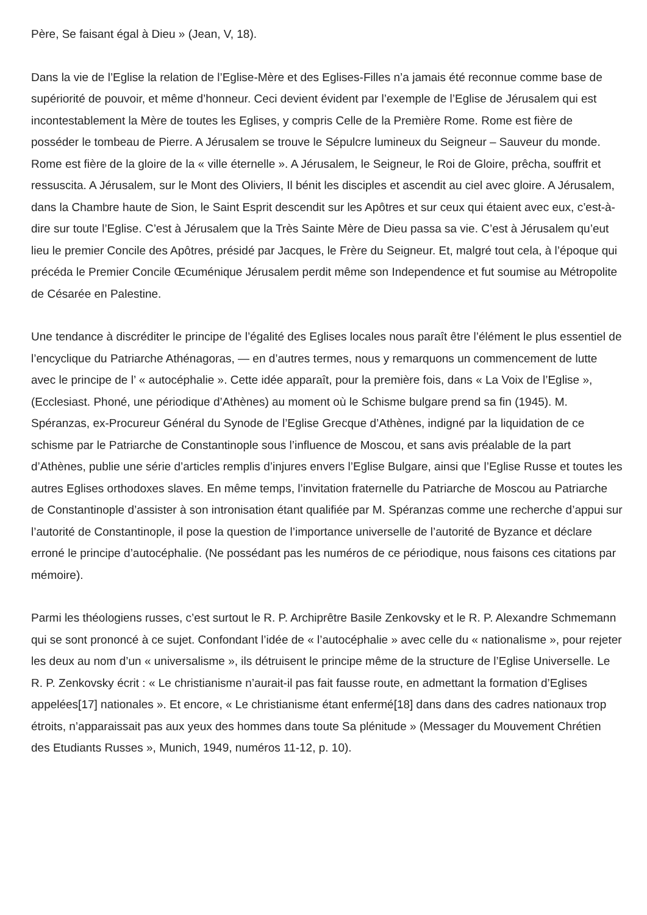Père, Se faisant égal à Dieu » (Jean, V, 18).
Dans la vie de l’Eglise la relation de l’Eglise-Mère et des Eglises-Filles n’a jamais été reconnue comme base de supériorité de pouvoir, et même d’honneur. Ceci devient évident par l’exemple de l’Eglise de Jérusalem qui est incontestablement la Mère de toutes les Eglises, y compris Celle de la Première Rome. Rome est fière de posséder le tombeau de Pierre. A Jérusalem se trouve le Sépulcre lumineux du Seigneur – Sauveur du monde. Rome est fière de la gloire de la « ville éternelle ». A Jérusalem, le Seigneur, le Roi de Gloire, prêcha, souffrit et ressuscita. A Jérusalem, sur le Mont des Oliviers, Il bénit les disciples et ascendit au ciel avec gloire. A Jérusalem, dans la Chambre haute de Sion, le Saint Esprit descendit sur les Apôtres et sur ceux qui étaient avec eux, c’est-à-dire sur toute l’Eglise. C’est à Jérusalem que la Très Sainte Mère de Dieu passa sa vie. C’est à Jérusalem qu’eut lieu le premier Concile des Apôtres, présidé par Jacques, le Frère du Seigneur. Et, malgré tout cela, à l’époque qui précéda le Premier Concile Œcuménique Jérusalem perdit même son Independence et fut soumise au Métropolite de Césarée en Palestine.
Une tendance à discréditer le principe de l’égalité des Eglises locales nous paraît être l’élément le plus essentiel de l’encyclique du Patriarche Athénagoras, — en d’autres termes, nous y remarquons un commencement de lutte avec le principe de l’ « autocéphalie ». Cette idée apparaît, pour la première fois, dans « La Voix de l’Eglise », (Ecclesiast. Phoné, une périodique d’Athènes) au moment où le Schisme bulgare prend sa fin (1945). M. Spéranzas, ex-Procureur Général du Synode de l’Eglise Grecque d’Athènes, indigné par la liquidation de ce schisme par le Patriarche de Constantinople sous l’influence de Moscou, et sans avis préalable de la part d’Athènes, publie une série d’articles remplis d’injures envers l’Eglise Bulgare, ainsi que l’Eglise Russe et toutes les autres Eglises orthodoxes slaves. En même temps, l’invitation fraternelle du Patriarche de Moscou au Patriarche de Constantinople d’assister à son intronisation étant qualifiée par M. Spéranzas comme une recherche d’appui sur l’autorité de Constantinople, il pose la question de l’importance universelle de l’autorité de Byzance et déclare erroné le principe d’autocéphalie. (Ne possédant pas les numéros de ce périodique, nous faisons ces citations par mémoire).
Parmi les théologiens russes, c’est surtout le R. P. Archiprêtre Basile Zenkovsky et le R. P. Alexandre Schmemann qui se sont prononcé à ce sujet. Confondant l’idée de « l’autocéphalie » avec celle du « nationalisme », pour rejeter les deux au nom d’un « universalisme », ils détruisent le principe même de la structure de l’Eglise Universelle. Le R. P. Zenkovsky écrit : « Le christianisme n’aurait-il pas fait fausse route, en admettant la formation d’Eglises appelées[17] nationales ». Et encore, « Le christianisme étant enfermé[18] dans dans des cadres nationaux trop étroits, n’apparaissait pas aux yeux des hommes dans toute Sa plénitude » (Messager du Mouvement Chrétien des Etudiants Russes », Munich, 1949, numéros 11-12, p. 10).